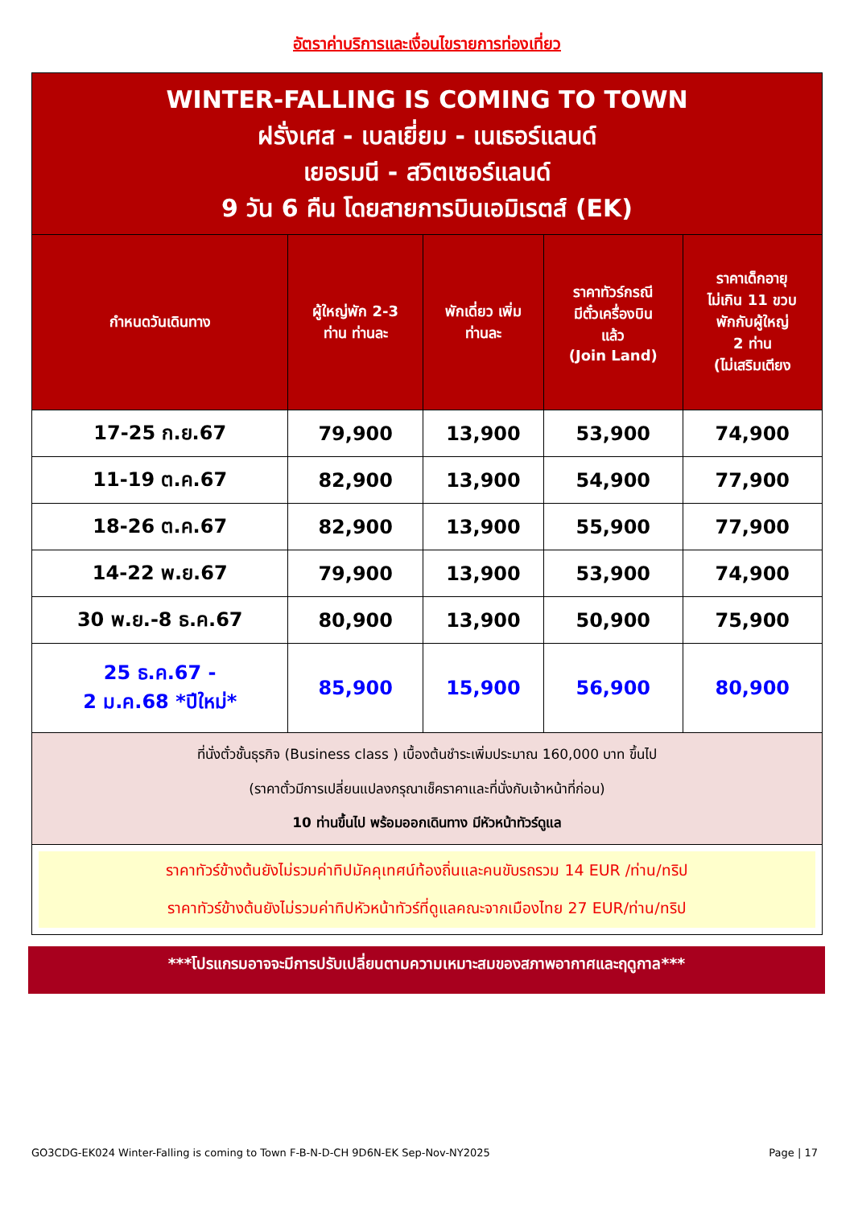อัตราค่าบริการและเงื่อนไขรายการท่องเที่ยว
| WINTER-FALLING IS COMING TO TOWN ฝรั่งเศส - เบลเยี่ยม - เนเธอร์แลนด์ เยอรมนี - สวิตเซอร์แลนด์ 9 วัน 6 คืน โดยสายการบินเอมิเรตส์ (EK) | | | | |
| กำหนดวันเดินทาง | ผู้ใหญ่พัก 2-3 ท่าน ท่านละ | พักเดี่ยว เพิ่ม ท่านละ | ราคาทัวร์กรณี มีตั๋วเครื่องบิน แล้ว (Join Land) | ราคาเด็กอายุ ไม่เกิน 11 ขวบ พักกับผู้ใหญ่ 2 ท่าน (ไม่เสริมเตียง |
| 17-25 ก.ย.67 | 79,900 | 13,900 | 53,900 | 74,900 |
| 11-19 ต.ค.67 | 82,900 | 13,900 | 54,900 | 77,900 |
| 18-26 ต.ค.67 | 82,900 | 13,900 | 55,900 | 77,900 |
| 14-22 พ.ย.67 | 79,900 | 13,900 | 53,900 | 74,900 |
| 30 พ.ย.-8 ธ.ค.67 | 80,900 | 13,900 | 50,900 | 75,900 |
| 25 ธ.ค.67 - 2 ม.ค.68 *ปีใหม่* | 85,900 | 15,900 | 56,900 | 80,900 |
| ที่นั่งตั๋วชั้นธุรกิจ (Business class ) เบื้องต้นชำระเพิ่มประมาณ 160,000 บาท ขึ้นไป (ราคาตั๋วมีการเปลี่ยนแปลงกรุณาเช็คราคาและที่นั่งกับเจ้าหน้าที่ก่อน) 10 ท่านขึ้นไป พร้อมออกเดินทาง มีหัวหน้าทัวร์ดูแล | | | | |
| ราคาทัวร์ข้างต้นยังไม่รวมค่าทิปมัคคุเทศน์ท้องถิ่นและคนขับรถรวม 14 EUR /ท่าน/ทริป ราคาทัวร์ข้างต้นยังไม่รวมค่าทิปหัวหน้าทัวร์ที่ดูแลคณะจากเมืองไทย 27 EUR/ท่าน/ทริป | | | | |
***โปรแกรมอาจจะมีการปรับเปลี่ยนตามความเหมาะสมของสภาพอากาศและฤดูกาล***
GO3CDG-EK024 Winter-Falling is coming to Town F-B-N-D-CH 9D6N-EK Sep-Nov-NY2025 Page | 17